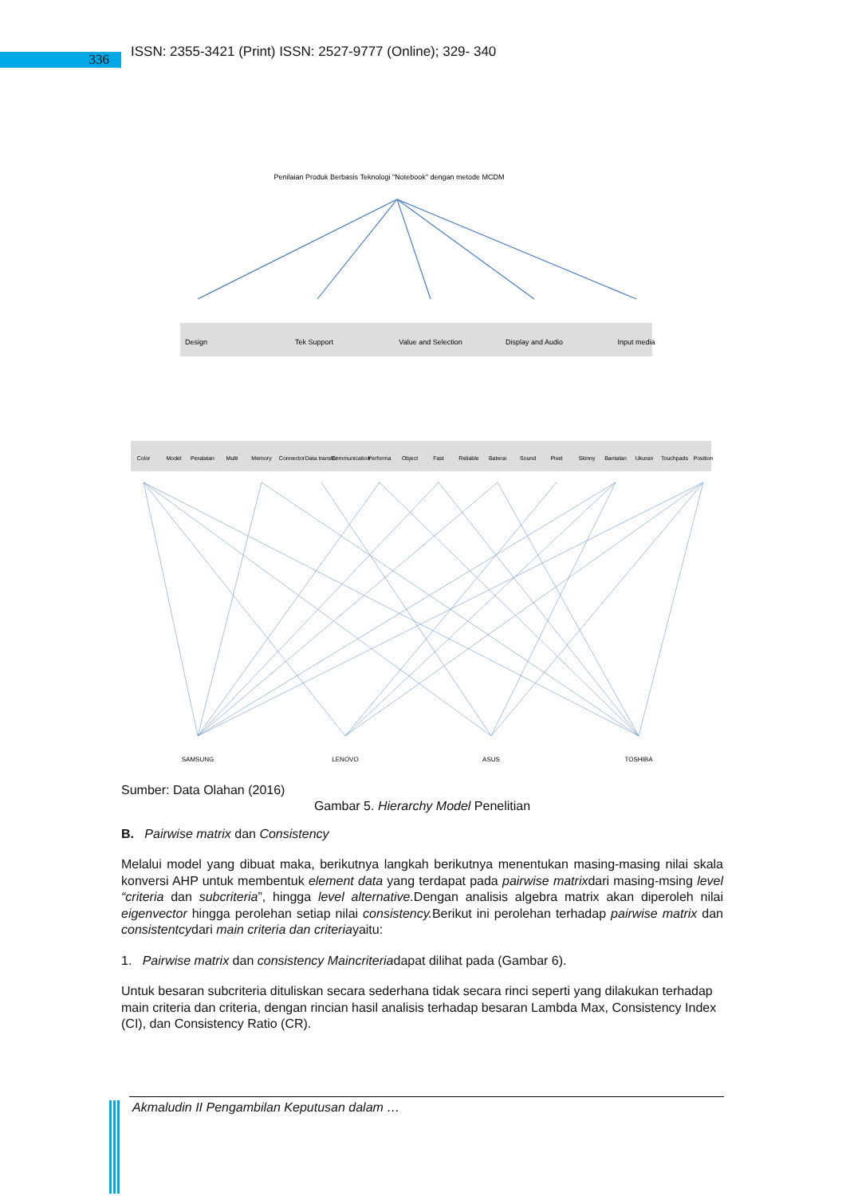336
ISSN: 2355-3421 (Print) ISSN: 2527-9777 (Online); 329- 340
Penilaian Produk Berbasis Teknologi "Notebook" dengan metode MCDM
Design
Tek Support
Value and Selection
Display and Audio
Input media
Color
Model
Peralatan
Multi
Memory
Connector
Data transfer
Communication
Performa
Object
Fast
Reliable
Baterai
Sound
Pixel
Skinny
Bantalan
Ukuran
Touchpads
Position
SAMSUNG
LENOVO
ASUS
TOSHIBA
Sumber: Data Olahan (2016)
Gambar 5. Hierarchy Model Penelitian
B. Pairwise matrix dan Consistency
Melalui model yang dibuat maka, berikutnya langkah berikutnya menentukan masing-masing nilai skala konversi AHP untuk membentuk element data yang terdapat pada pairwise matrixdari masing-msing level “criteria dan subcriteria”, hingga level alternative. Dengan analisis algebra matrix akan diperoleh nilai eigenvector hingga perolehan setiap nilai consistency. Berikut ini perolehan terhadap pairwise matrix dan consistentcydari main criteria dan criteriayaitu:
1. Pairwise matrix dan consistency Maincriteriadapat dilihat pada (Gambar 6).
Untuk besaran subcriteria dituliskan secara sederhana tidak secara rinci seperti yang dilakukan terhadap main criteria dan criteria, dengan rincian hasil analisis terhadap besaran Lambda Max, Consistency Index (CI), dan Consistency Ratio (CR).
Akmaludin II Pengambilan Keputusan dalam …